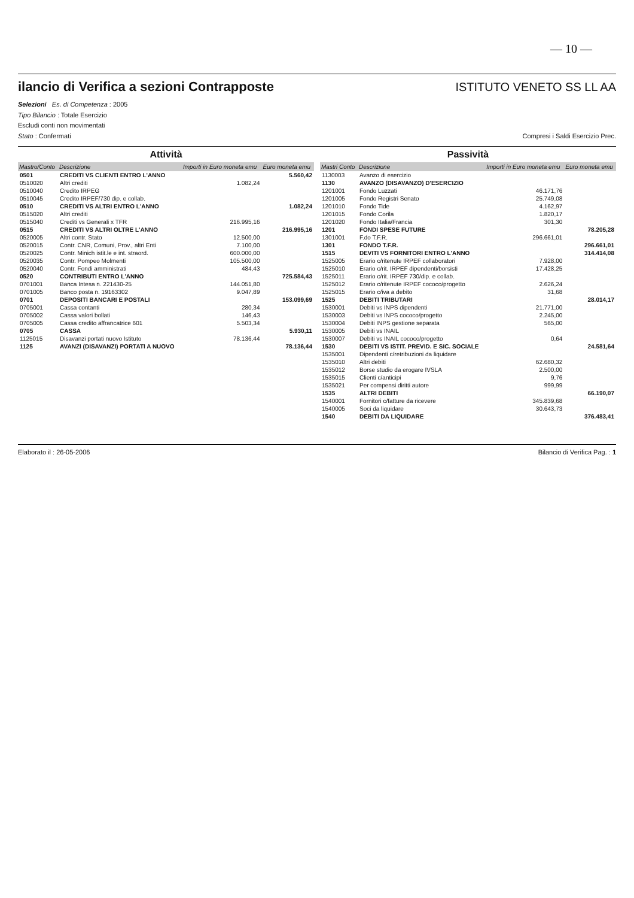— 10 —
ilancio di Verifica a sezioni Contrapposte
ISTITUTO VENETO SS LL AA
Selezioni Es. di Competenza : 2005
Tipo Bilancio : Totale Esercizio
Escludi conti non movimentati
Stato : Confermati Compresi i Saldi Esercizio Prec.
Attività
| Mastro/Conto | Descrizione | Importi in Euro moneta emu | Euro moneta emu |
| --- | --- | --- | --- |
| 0501 | CREDITI VS CLIENTI ENTRO L'ANNO | | 5.560,42 |
| 0510020 | Altri crediti | 1.082,24 | |
| 0510040 | Credito IRPEG | | |
| 0510045 | Credito IRPEF/730 dip. e collab. | | |
| 0510 | CREDITI VS ALTRI ENTRO L'ANNO | | 1.082,24 |
| 0515020 | Altri crediti | | |
| 0515040 | Crediti vs Generali x TFR | 216.995,16 | |
| 0515 | CREDITI VS ALTRI OLTRE L'ANNO | | 216.995,16 |
| 0520005 | Altri contr. Stato | 12.500,00 | |
| 0520015 | Contr. CNR, Comuni, Prov., altri Enti | 7.100,00 | |
| 0520025 | Contr. Minich istit.le e int. straord. | 600.000,00 | |
| 0520035 | Contr. Pompeo Molmenti | 105.500,00 | |
| 0520040 | Contr. Fondi amministrati | 484,43 | |
| 0520 | CONTRIBUTI ENTRO L'ANNO | | 725.584,43 |
| 0701001 | Banca Intesa n. 221430-25 | 144.051,80 | |
| 0701005 | Banco posta n. 19163302 | 9.047,89 | |
| 0701 | DEPOSITI BANCARI E POSTALI | | 153.099,69 |
| 0705001 | Cassa contanti | 280,34 | |
| 0705002 | Cassa valori bollati | 146,43 | |
| 0705005 | Cassa credito affrancatrice 601 | 5.503,34 | |
| 0705 | CASSA | | 5.930,11 |
| 1125015 | Disavanzi portati nuovo Istituto | 78.136,44 | |
| 1125 | AVANZI (DISAVANZI) PORTATI A NUOVO | | 78.136,44 |
Passività
| Mastri Conto | Descrizione | Importi in Euro moneta emu | Euro moneta emu |
| --- | --- | --- | --- |
| 1130003 | Avanzo di esercizio | | |
| 1130 | AVANZO (DISAVANZO) D'ESERCIZIO | | |
| 1201001 | Fondo Luzzati | 46.171,76 | |
| 1201005 | Fondo Registri Senato | 25.749,08 | |
| 1201010 | Fondo Tide | 4.162,97 | |
| 1201015 | Fondo Corila | 1.820,17 | |
| 1201020 | Fondo Italia/Francia | 301,30 | |
| 1201 | FONDI SPESE FUTURE | | 78.205,28 |
| 1301001 | F.do T.F.R. | 296.661,01 | |
| 1301 | FONDO T.F.R. | | 296.661,01 |
| 1515 | DEVITI VS FORNITORI ENTRO L'ANNO | | 314.414,08 |
| 1525005 | Erario c/ritenute IRPEF collaboratori | 7.928,00 | |
| 1525010 | Erario c/rit. IRPEF dipendenti/borsisti | 17.428,25 | |
| 1525011 | Erario c/rit. IRPEF 730/dip. e collab. | | |
| 1525012 | Erario c/ritenute IRPEF cococo/progetto | 2.626,24 | |
| 1525015 | Erario c/iva a debito | 31,68 | |
| 1525 | DEBITI TRIBUTARI | | 28.014,17 |
| 1530001 | Debiti vs INPS dipendenti | 21.771,00 | |
| 1530003 | Debiti vs INPS cococo/progetto | 2.245,00 | |
| 1530004 | Debiti INPS gestione separata | 565,00 | |
| 1530005 | Debiti vs INAIL | | |
| 1530007 | Debiti vs INAIL cococo/progetto | 0,64 | |
| 1530 | DEBITI VS ISTIT. PREVID. E SIC. SOCIALE | | 24.581,64 |
| 1535001 | Dipendenti c/retribuzioni da liquidare | | |
| 1535010 | Altri debiti | 62.680,32 | |
| 1535012 | Borse studio da erogare IVSLA | 2.500,00 | |
| 1535015 | Clienti c/anticipi | 9,76 | |
| 1535021 | Per compensi diritti autore | 999,99 | |
| 1535 | ALTRI DEBITI | | 66.190,07 |
| 1540001 | Fornitori c/fatture da ricevere | 345.839,68 | |
| 1540005 | Soci da liquidare | 30.643,73 | |
| 1540 | DEBITI DA LIQUIDARE | | 376.483,41 |
Elaborato il : 26-05-2006 Bilancio di Verifica Pag. : 1